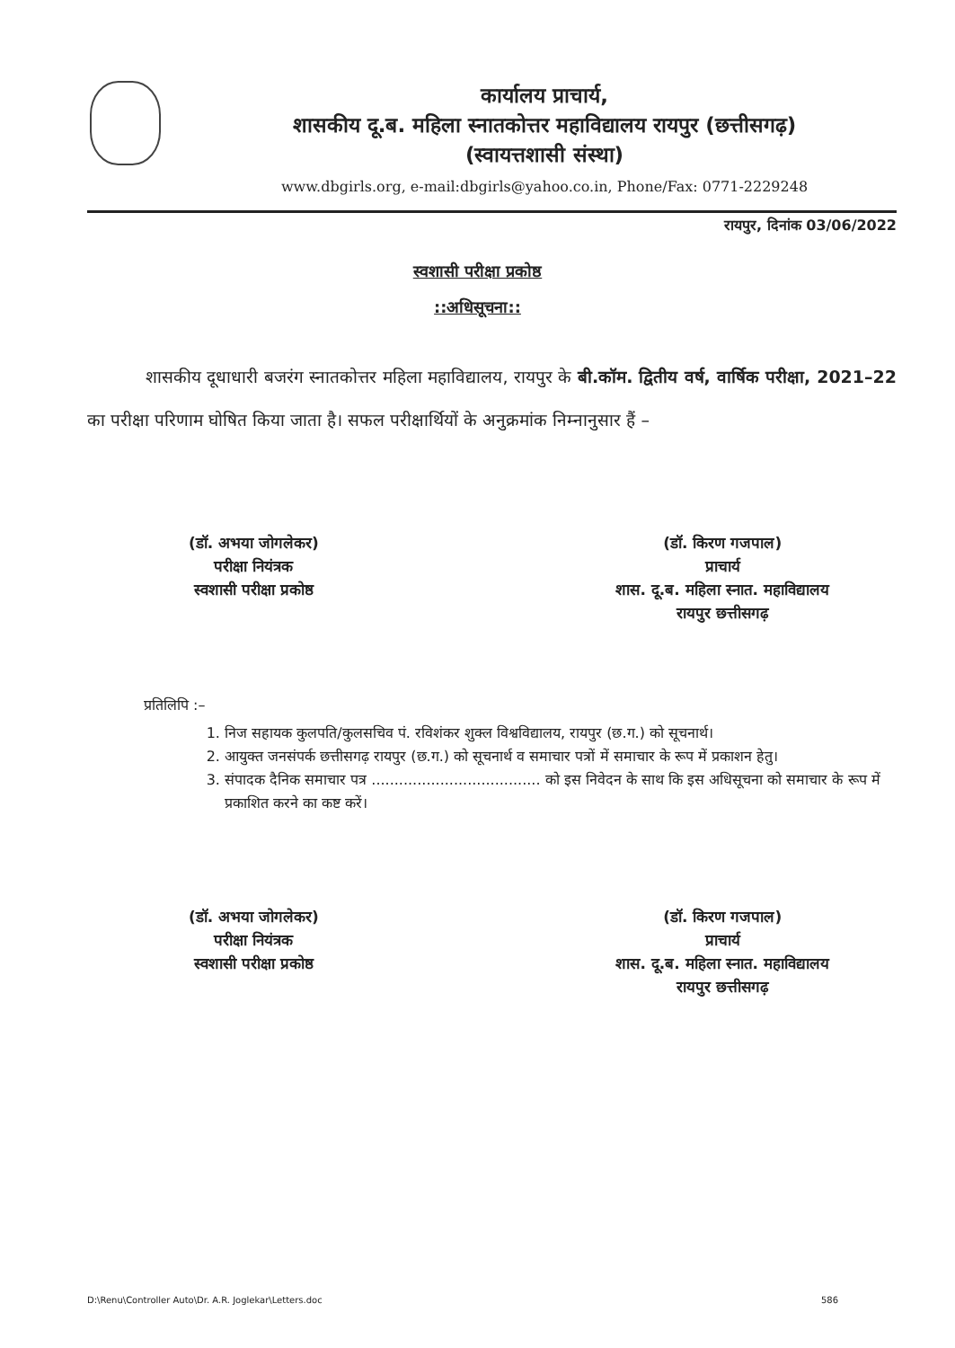कार्यालय प्राचार्य,
शासकीय दू.ब. महिला स्नातकोत्तर महाविद्यालय रायपुर (छत्तीसगढ़)
(स्वायत्तशासी संस्था)
www.dbgirls.org, e-mail:dbgirls@yahoo.co.in, Phone/Fax: 0771-2229248
रायपुर, दिनांक 03/06/2022
स्वशासी परीक्षा प्रकोष्ठ
::अधिसूचना::
शासकीय दूधाधारी बजरंग स्नातकोत्तर महिला महाविद्यालय, रायपुर के बी.कॉम. द्वितीय वर्ष, वार्षिक परीक्षा, 2021–22 का परीक्षा परिणाम घोषित किया जाता है। सफल परीक्षार्थियों के अनुक्रमांक निम्नानुसार हैं –
(डॉ. अभया जोगलेकर)
परीक्षा नियंत्रक
स्वशासी परीक्षा प्रकोष्ठ
(डॉ. किरण गजपाल)
प्राचार्य
शास. दू.ब. महिला स्नात. महाविद्यालय
रायपुर छत्तीसगढ़
प्रतिलिपि :–
1. निज सहायक कुलपति/कुलसचिव पं. रविशंकर शुक्ल विश्वविद्यालय, रायपुर (छ.ग.) को सूचनार्थ।
2. आयुक्त जनसंपर्क छत्तीसगढ़ रायपुर (छ.ग.) को सूचनार्थ व समाचार पत्रों में समाचार के रूप में प्रकाशन हेतु।
3. संपादक दैनिक समाचार पत्र ..................................... को इस निवेदन के साथ कि इस अधिसूचना को समाचार के रूप में प्रकाशित करने का कष्ट करें।
(डॉ. अभया जोगलेकर)
परीक्षा नियंत्रक
स्वशासी परीक्षा प्रकोष्ठ
(डॉ. किरण गजपाल)
प्राचार्य
शास. दू.ब. महिला स्नात. महाविद्यालय
रायपुर छत्तीसगढ़
D:\Renu\Controller Auto\Dr. A.R. Joglekar\Letters.doc 586